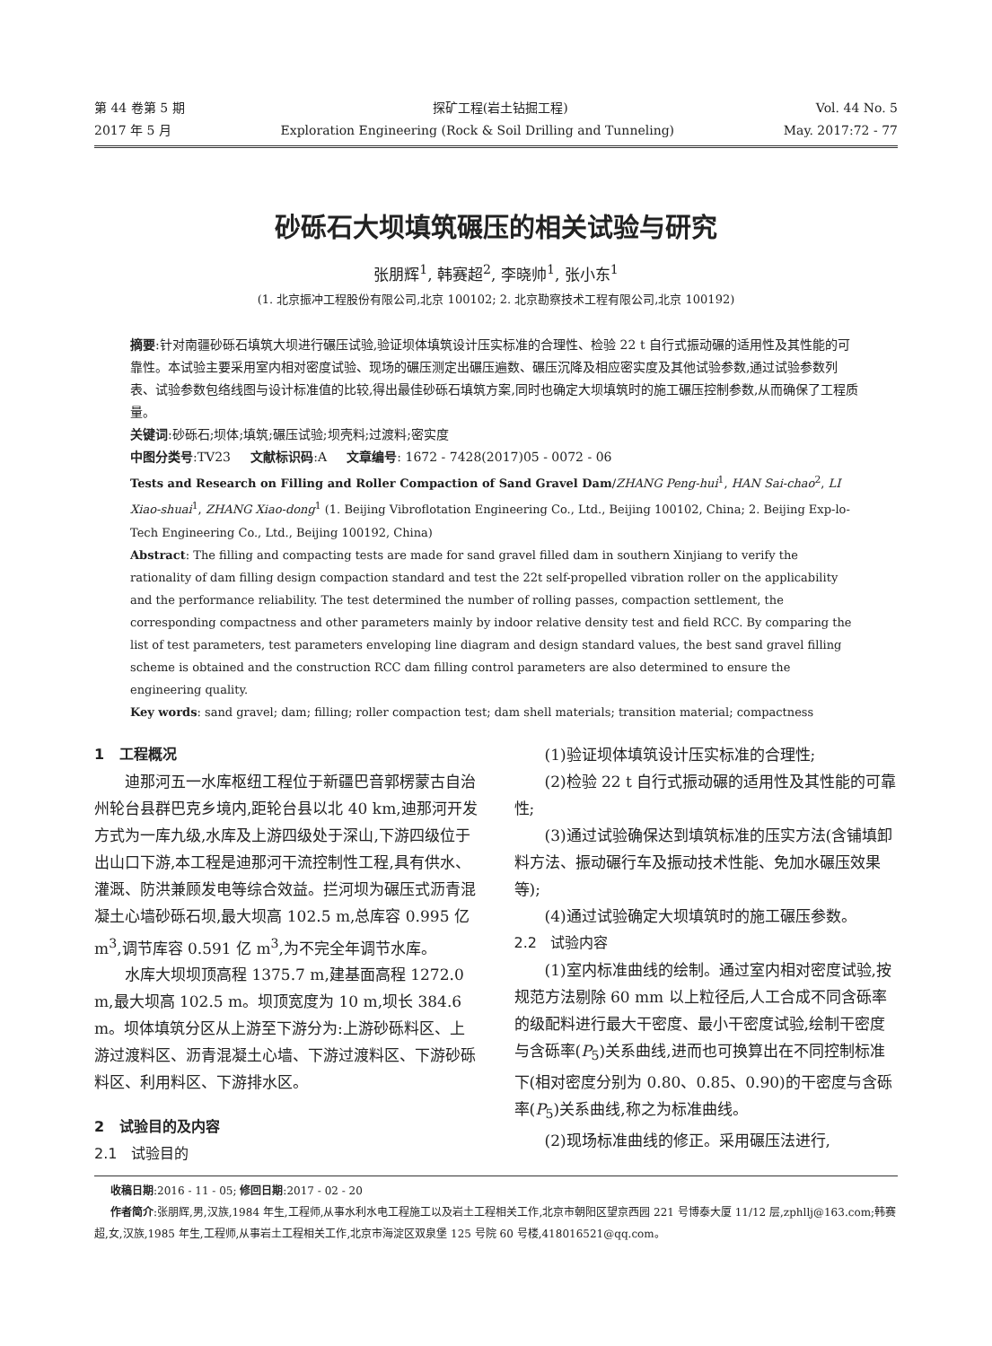第 44 卷第 5 期 探矿工程(岩土钻掘工程) Vol. 44 No. 5
2017 年 5 月 Exploration Engineering (Rock & Soil Drilling and Tunneling) May. 2017:72 - 77
砂砾石大坝填筑碾压的相关试验与研究
张朋辉<sup>1</sup>, 韩赛超<sup>2</sup>, 李晓帅<sup>1</sup>, 张小东<sup>1</sup>
(1. 北京振冲工程股份有限公司,北京 100102; 2. 北京勘察技术工程有限公司,北京 100192)
摘要:针对南疆砂砾石填筑大坝进行碾压试验,验证坝体填筑设计压实标准的合理性、检验 22 t 自行式振动碾的适用性及其性能的可靠性。本试验主要采用室内相对密度试验、现场的碾压测定出碾压遍数、碾压沉降及相应密实度及其他试验参数,通过试验参数列表、试验参数包络线图与设计标准值的比较,得出最佳砂砾石填筑方案,同时也确定大坝填筑时的施工碾压控制参数,从而确保了工程质量。
关键词:砂砾石;坝体;填筑;碾压试验;坝壳料;过渡料;密实度
中图分类号:TV23 文献标识码:A 文章编号: 1672 - 7428(2017)05 - 0072 - 06
Tests and Research on Filling and Roller Compaction of Sand Gravel Dam/ZHANG Peng-hui<sup>1</sup>, HAN Sai-chao<sup>2</sup>, LI Xiao-shuai<sup>1</sup>, ZHANG Xiao-dong<sup>1</sup> (1. Beijing Vibroflotation Engineering Co., Ltd., Beijing 100102, China; 2. Beijing Exp-lo-Tech Engineering Co., Ltd., Beijing 100192, China)
Abstract: The filling and compacting tests are made for sand gravel filled dam in southern Xinjiang to verify the rationality of dam filling design compaction standard and test the 22t self-propelled vibration roller on the applicability and the performance reliability. The test determined the number of rolling passes, compaction settlement, the corresponding compactness and other parameters mainly by indoor relative density test and field RCC. By comparing the list of test parameters, test parameters enveloping line diagram and design standard values, the best sand gravel filling scheme is obtained and the construction RCC dam filling control parameters are also determined to ensure the engineering quality.
Key words: sand gravel; dam; filling; roller compaction test; dam shell materials; transition material; compactness
1 工程概况
迪那河五一水库枢纽工程位于新疆巴音郭楞蒙古自治州轮台县群巴克乡境内,距轮台县以北 40 km,迪那河开发方式为一库九级,水库及上游四级处于深山,下游四级位于出山口下游,本工程是迪那河干流控制性工程,具有供水、灌溉、防洪兼顾发电等综合效益。拦河坝为碾压式沥青混凝土心墙砂砾石坝,最大坝高 102.5 m,总库容 0.995 亿 m<sup>3</sup>,调节库容 0.591 亿 m<sup>3</sup>,为不完全年调节水库。
水库大坝坝顶高程 1375.7 m,建基面高程 1272.0 m,最大坝高 102.5 m。坝顶宽度为 10 m,坝长 384.6 m。坝体填筑分区从上游至下游分为:上游砂砾料区、上游过渡料区、沥青混凝土心墙、下游过渡料区、下游砂砾料区、利用料区、下游排水区。
2 试验目的及内容
2.1 试验目的
(1)验证坝体填筑设计压实标准的合理性;
(2)检验 22 t 自行式振动碾的适用性及其性能的可靠性;
(3)通过试验确保达到填筑标准的压实方法(含铺填卸料方法、振动碾行车及振动技术性能、免加水碾压效果等);
(4)通过试验确定大坝填筑时的施工碾压参数。
2.2 试验内容
(1)室内标准曲线的绘制。通过室内相对密度试验,按规范方法剔除 60 mm 以上粒径后,人工合成不同含砾率的级配料进行最大干密度、最小干密度试验,绘制干密度与含砾率(P<sub>5</sub>)关系曲线,进而也可换算出在不同控制标准下(相对密度分别为 0.80、0.85、0.90)的干密度与含砾率(P<sub>5</sub>)关系曲线,称之为标准曲线。
(2)现场标准曲线的修正。采用碾压法进行,
收稿日期:2016 - 11 - 05; 修回日期:2017 - 02 - 20
作者简介:张朋辉,男,汉族,1984 年生,工程师,从事水利水电工程施工以及岩土工程相关工作,北京市朝阳区望京西园 221 号博泰大厦 11/12 层,zphllj@163.com;韩赛超,女,汉族,1985 年生,工程师,从事岩土工程相关工作,北京市海淀区双泉堡 125 号院 60 号楼,418016521@qq.com。